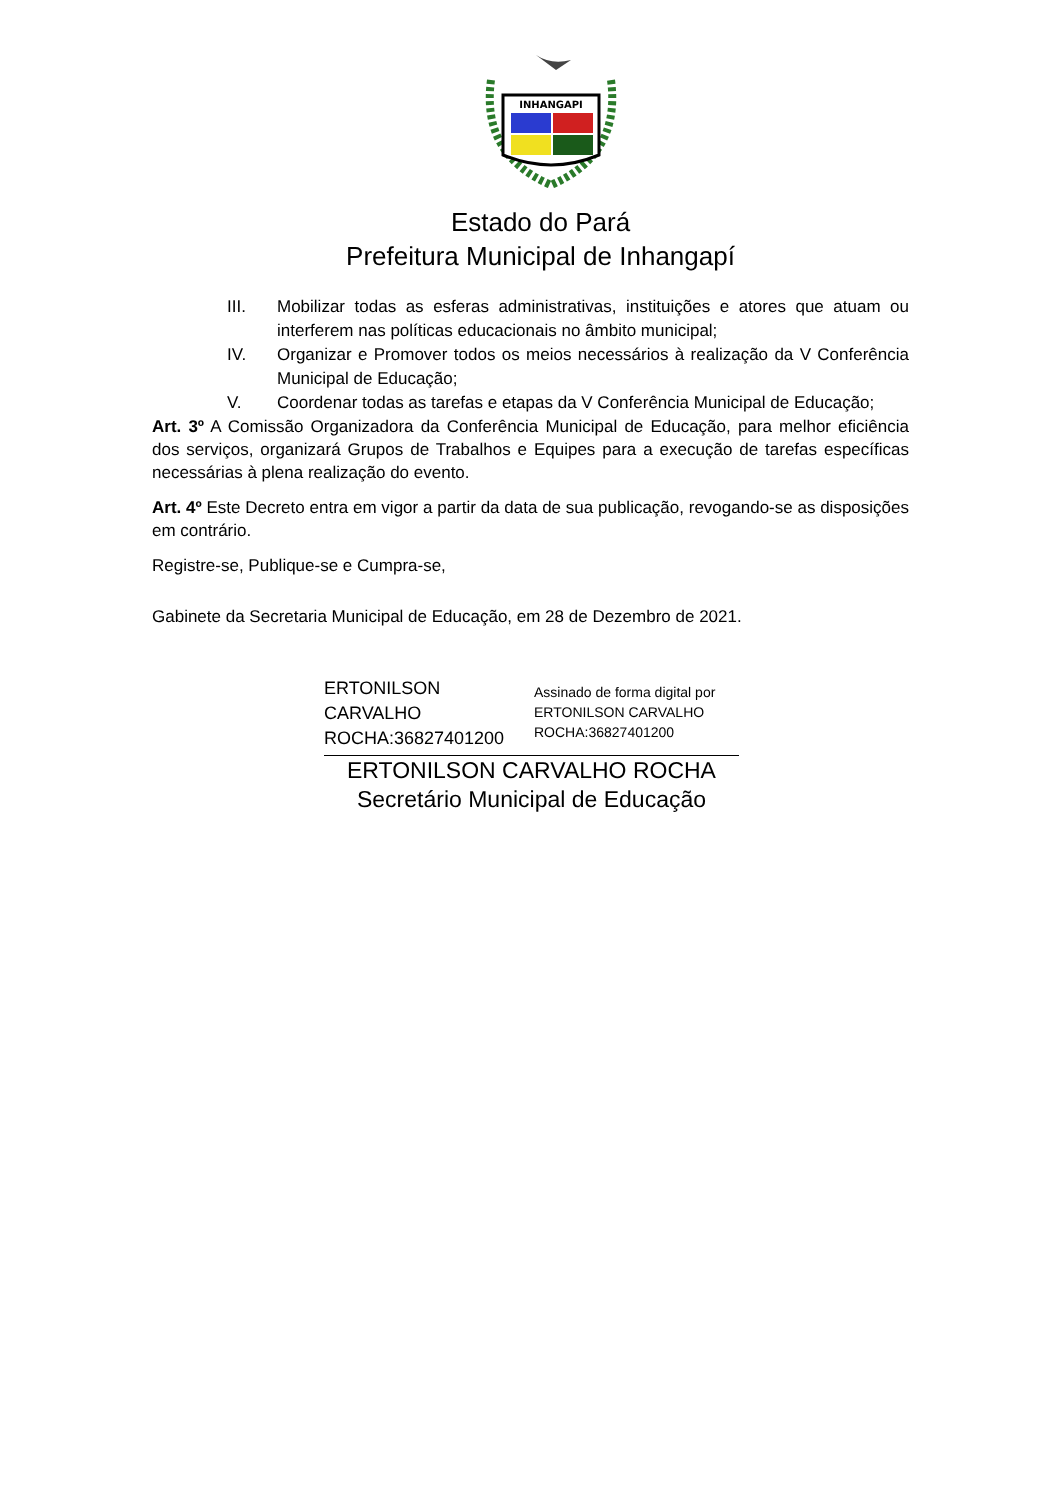INHANGAPI
Estado do Pará
Prefeitura Municipal de Inhangapí
III. Mobilizar todas as esferas administrativas, instituições e atores que atuam ou interferem nas políticas educacionais no âmbito municipal;
IV. Organizar e Promover todos os meios necessários à realização da V Conferência Municipal de Educação;
V. Coordenar todas as tarefas e etapas da V Conferência Municipal de Educação;
Art. 3º A Comissão Organizadora da Conferência Municipal de Educação, para melhor eficiência dos serviços, organizará Grupos de Trabalhos e Equipes para a execução de tarefas específicas necessárias à plena realização do evento.
Art. 4º Este Decreto entra em vigor a partir da data de sua publicação, revogando-se as disposições em contrário.
Registre-se, Publique-se e Cumpra-se,
Gabinete da Secretaria Municipal de Educação, em 28 de Dezembro de 2021.
ERTONILSON
CARVALHO
ROCHA:36827401200
Assinado de forma digital por
ERTONILSON CARVALHO
ROCHA:36827401200
ERTONILSON CARVALHO ROCHA
Secretário Municipal de Educação